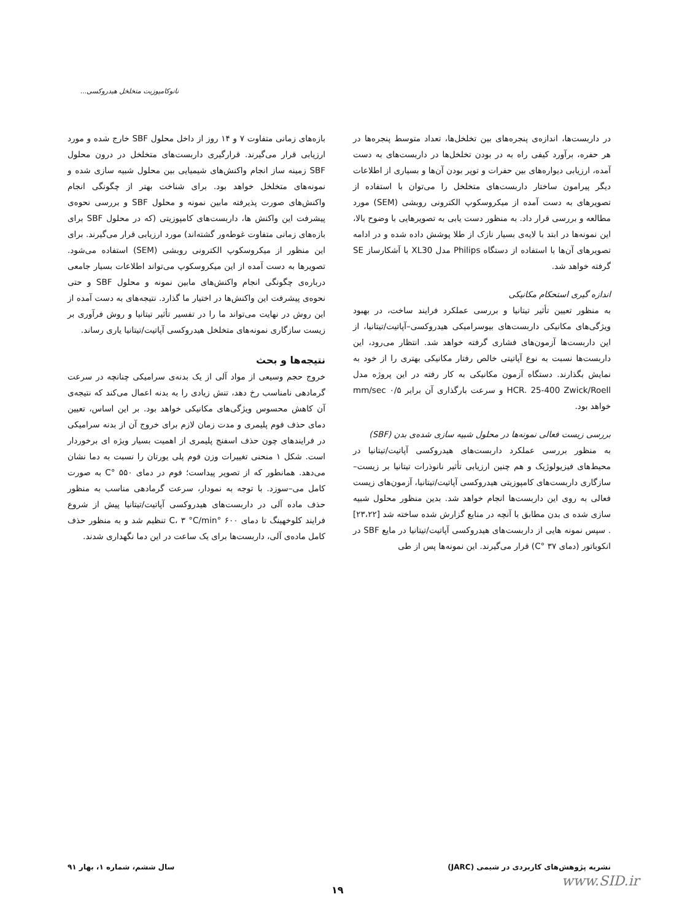نانوکامپوزیت متخلخل هیدروکسی...
در داربست‌ها، اندازه‌ی پنجره‌های بین تخلخل‌ها، تعداد متوسط پنجره‌ها در هر حفره، برآورد کیفی راه به در بودن تخلخل‌ها در داربست‌های به دست آمده، ارزیابی دیواره‌های بین حفرات و توپر بودن آن‌ها و بسیاری از اطلاعات دیگر پیرامون ساختار داربست‌های متخلخل را می‌توان با استفاده از تصویرهای به دست آمده از میکروسکوپ الکترونی روبشی (SEM) مورد مطالعه و بررسی قرار داد. به منظور دست یابی به تصویرهایی با وضوح بالا، این نمونه‌ها در ابتد با لایه‌ی بسیار نازک از طلا پوشش داده شده و در ادامه تصویرهای آن‌ها با استفاده از دستگاه Philips مدل XL30 با آشکارساز SE گرفته خواهد شد.
اندازه گیری استحکام مکانیکی
به منظور تعیین تأثیر تیتانیا و بررسی عملکرد فرایند ساخت، در بهبود ویژگی‌های مکانیکی داربست‌های بیوسرامیکی هیدروکسی–آپاتیت/تیتانیا، از این داربست‌ها آزمون‌های فشاری گرفته خواهد شد. انتظار می‌رود، این داربست‌ها نسبت به نوع آپاتیتی خالص رفتار مکانیکی بهتری را از خود به نمایش بگذارند. دستگاه آزمون مکانیکی به کار رفته در این پروژه مدل HCR. 25-400 Zwick/Roell و سرعت بارگذاری آن برابر mm/sec ۰/۵ خواهد بود.
بررسی زیست فعالی نمونه‌ها در محلول شبیه سازی شده‌ی بدن (SBF)
به منظور بررسی عملکرد داربست‌های هیدروکسی آپاتیت/تیتانیا در محیط‌های فیزیولوژیک و هم چنین ارزیابی تأثیر نانوذرات تیتانیا بر زیست–سازگاری داربست‌های کامپوزیتی هیدروکسی آپاتیت/تیتانیا، آزمون‌های زیست فعالی به روی این داربست‌ها انجام خواهد شد. بدین منظور محلول شبیه سازی شده ی بدن مطابق با آنچه در منابع گزارش شده ساخته شد [۲۳،۲۲] . سپس نمونه هایی از داربست‌های هیدروکسی آپاتیت/تیتانیا در مایع SBF در انکوباتور (دمای ۳۷ °C) قرار می‌گیرند. این نمونه‌ها پس از طی
بازه‌های زمانی متفاوت ۷ و ۱۴ روز از داخل محلول SBF خارج شده و مورد ارزیابی قرار می‌گیرند. قرارگیری داربست‌های متخلخل در درون محلول SBF زمینه ساز انجام واکنش‌های شیمیایی بین محلول شبیه سازی شده و نمونه‌های متخلخل خواهد بود. برای شناخت بهتر از چگونگی انجام واکنش‌های صورت پذیرفته مابین نمونه و محلول SBF و بررسی نحوه‌ی پیشرفت این واکنش ها، داربست‌های کامپوزیتی (که در محلول SBF برای بازه‌های زمانی متفاوت غوطه‌ور گشته‌اند) مورد ارزیابی قرار می‌گیرند. برای این منظور از میکروسکوپ الکترونی روبشی (SEM) استفاده می‌شود. تصویرها به دست آمده از این میکروسکوپ می‌تواند اطلاعات بسیار جامعی درباره‌ی چگونگی انجام واکنش‌های مابین نمونه و محلول SBF و حتی نحوه‌ی پیشرفت این واکنش‌ها در اختیار ما گذارد. نتیجه‌های به دست آمده از این روش در نهایت می‌تواند ما را در تفسیر تأثیر تیتانیا و روش فرآوری بر زیست سازگاری نمونه‌های متخلخل هیدروکسی آپاتیت/تیتانیا یاری رساند.
نتیجه‌ها و بحث
خروج حجم وسیعی از مواد آلی از یک بدنه‌ی سرامیکی چنانچه در سرعت گرمادهی نامناسب رخ دهد، تنش زیادی را به بدنه اعمال می‌کند که نتیجه‌ی آن کاهش محسوس ویژگی‌های مکانیکی خواهد بود. بر این اساس، تعیین دمای حذف فوم پلیمری و مدت زمان لازم برای خروج آن از بدنه سرامیکی در فرایندهای چون حذف اسفنج پلیمری از اهمیت بسیار ویژه ای برخوردار است. شکل ۱ منحنی تغییرات وزن فوم پلی یورتان را نسبت به دما نشان می‌دهد. همانطور که از تصویر پیداست؛ فوم در دمای ۵۵۰ °C به صورت کامل می–سوزد. با توجه به نمودار، سرعت گرمادهی مناسب به منظور حذف ماده آلی در داربست‌های هیدروکسی آپاتیت/تیتانیا پیش از شروع فرایند کلوخهینگ تا دمای ۶۰۰ °C، ۳ °C/min تنظیم شد و به منظور حذف کامل ماده‌ی آلی، داربست‌ها برای یک ساعت در این دما نگهداری شدند.
نشریه پژوهش‌های کاربردی در شیمی (JARC) سال ششم، شماره ۱، بهار ۹۱
۱۹
www.SID.ir